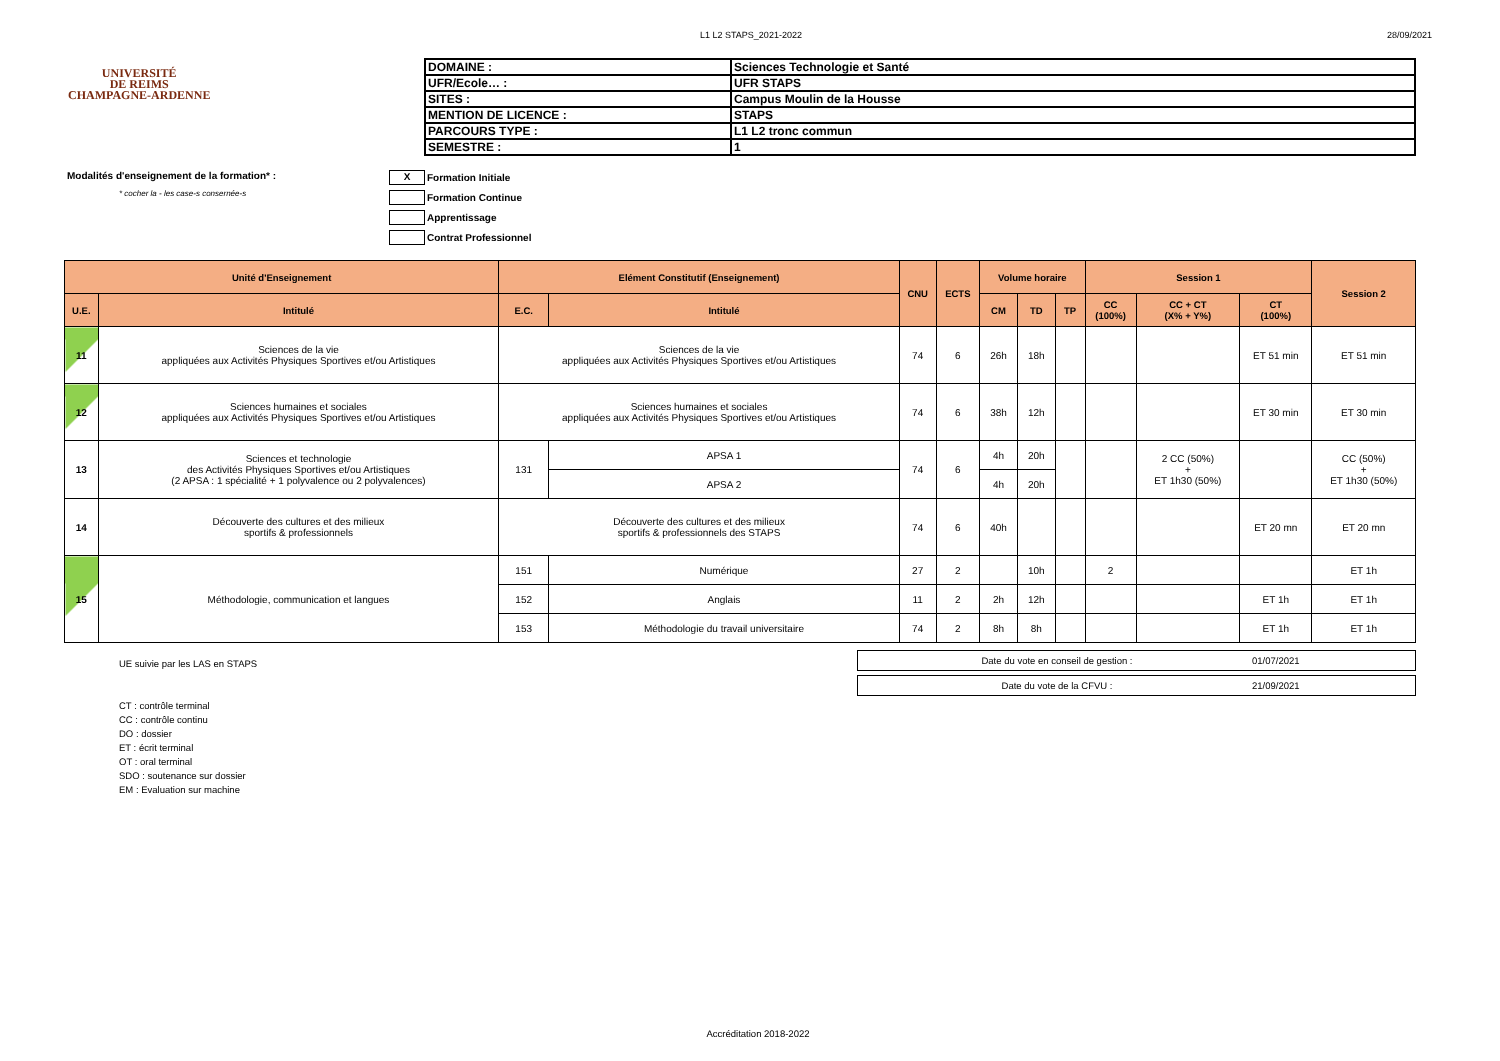L1 L2 STAPS_2021-2022 28/09/2021
UNIVERSITÉ
DE REIMS
CHAMPAGNE-ARDENNE
| DOMAINE : | Sciences Technologie et Santé |
| UFR/Ecole… : | UFR STAPS |
| SITES : | Campus Moulin de la Housse |
| MENTION DE LICENCE : | STAPS |
| PARCOURS TYPE : | L1 L2 tronc commun |
| SEMESTRE : | 1 |
Modalités d'enseignement de la formation* :
* cocher la - les case-s consernée-s
X Formation Initiale
Formation Continue
Apprentissage
Contrat Professionnel
| Unité d'Enseignement | | Elément Constitutif (Enseignement) | | CNU | ECTS | Volume horaire | | | Session 1 | | | Session 2 |
| --- | --- | --- | --- | --- | --- | --- | --- | --- | --- | --- | --- | --- |
| U.E. | Intitulé | E.C. | Intitulé | | | CM | TD | TP | CC (100%) | CC + CT (X% + Y%) | CT (100%) | |
| 11 | Sciences de la vie appliquées aux Activités Physiques Sportives et/ou Artistiques | Sciences de la vie appliquées aux Activités Physiques Sportives et/ou Artistiques | | 74 | 6 | 26h | 18h | | | | ET 51 min | ET 51 min |
| 12 | Sciences humaines et sociales appliquées aux Activités Physiques Sportives et/ou Artistiques | Sciences humaines et sociales appliquées aux Activités Physiques Sportives et/ou Artistiques | | 74 | 6 | 38h | 12h | | | | ET 30 min | ET 30 min |
| 13 | Sciences et technologie des Activités Physiques Sportives et/ou Artistiques (2 APSA : 1 spécialité + 1 polyvalence ou 2 polyvalences) | 131 | APSA 1 | 74 | 6 | 4h | 20h | | | 2 CC (50%) + ET 1h30 (50%) | | CC (50%) + ET 1h30 (50%) |
| | | | APSA 2 | | | 4h | 20h | | | | | |
| 14 | Découverte des cultures et des milieux sportifs & professionnels | Découverte des cultures et des milieux sportifs & professionnels des STAPS | | 74 | 6 | 40h | | | | | ET 20 mn | ET 20 mn |
| 15 | Méthodologie, communication et langues | 151 | Numérique | 27 | 2 | | 10h | | 2 | | | ET 1h |
| | | 152 | Anglais | 11 | 2 | 2h | 12h | | | | ET 1h | ET 1h |
| | | 153 | Méthodologie du travail universitaire | 74 | 2 | 8h | 8h | | | | ET 1h | ET 1h |
UE suivie par les LAS en STAPS
CT : contrôle terminal
CC : contrôle continu
DO : dossier
ET : écrit terminal
OT : oral terminal
SDO : soutenance sur dossier
EM : Evaluation sur machine
Date du vote en conseil de gestion : 01/07/2021
Date du vote de la CFVU : 21/09/2021
Accréditation 2018-2022